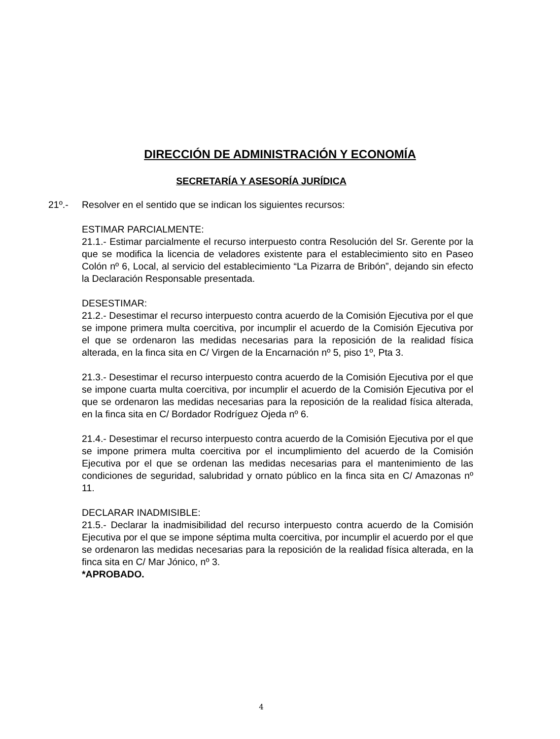DIRECCIÓN DE ADMINISTRACIÓN Y ECONOMÍA
SECRETARÍA Y ASESORÍA JURÍDICA
21º.- Resolver en el sentido que se indican los siguientes recursos:
ESTIMAR PARCIALMENTE:
21.1.- Estimar parcialmente el recurso interpuesto contra Resolución del Sr. Gerente por la que se modifica la licencia de veladores existente para el establecimiento sito en Paseo Colón nº 6, Local, al servicio del establecimiento “La Pizarra de Bribón”, dejando sin efecto la Declaración Responsable presentada.
DESESTIMAR:
21.2.- Desestimar el recurso interpuesto contra acuerdo de la Comisión Ejecutiva por el que se impone primera multa coercitiva, por incumplir el acuerdo de la Comisión Ejecutiva por el que se ordenaron las medidas necesarias para la reposición de la realidad física alterada, en la finca sita en C/ Virgen de la Encarnación nº 5, piso 1º, Pta 3.
21.3.- Desestimar el recurso interpuesto contra acuerdo de la Comisión Ejecutiva por el que se impone cuarta multa coercitiva, por incumplir el acuerdo de la Comisión Ejecutiva por el que se ordenaron las medidas necesarias para la reposición de la realidad física alterada, en la finca sita en C/ Bordador Rodríguez Ojeda nº 6.
21.4.- Desestimar el recurso interpuesto contra acuerdo de la Comisión Ejecutiva por el que se impone primera multa coercitiva por el incumplimiento del acuerdo de la Comisión Ejecutiva por el que se ordenan las medidas necesarias para el mantenimiento de las condiciones de seguridad, salubridad y ornato público en la finca sita en C/ Amazonas nº 11.
DECLARAR INADMISIBLE:
21.5.- Declarar la inadmisibilidad del recurso interpuesto contra acuerdo de la Comisión Ejecutiva por el que se impone séptima multa coercitiva, por incumplir el acuerdo por el que se ordenaron las medidas necesarias para la reposición de la realidad física alterada, en la finca sita en C/ Mar Jónico, nº 3.
*APROBADO.
4